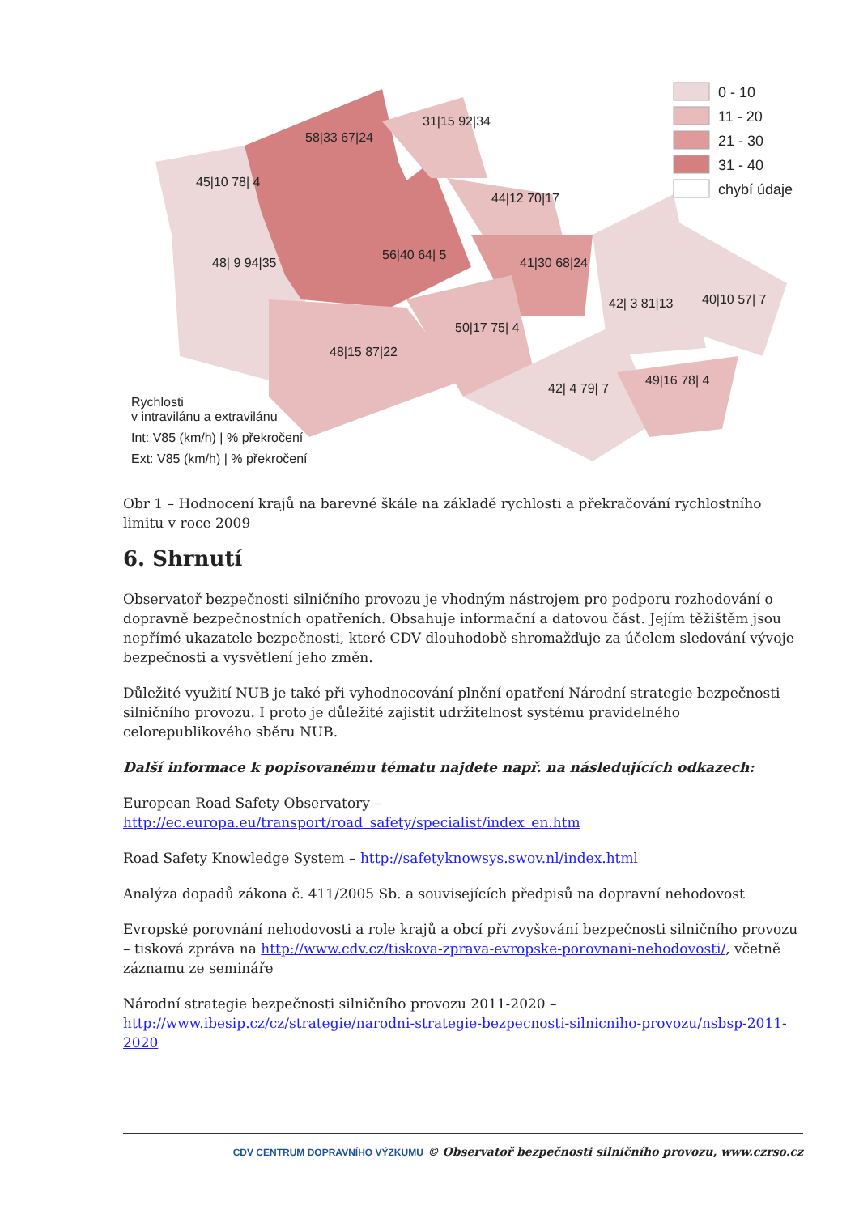45|10 78| 4
58|33 67|24
31|15 92|34
44|12 70|17
48| 9 94|35
56|40 64| 5
41|30 68|24
42| 3 81|13
40|10 57| 7
50|17 75| 4
48|15 87|22
42| 4 79| 7
49|16 78| 4
Rychlosti
v intravilánu a extravilánu
Int: V85 (km/h) | % překročení
Ext: V85 (km/h) | % překročení
0 - 10
11 - 20
21 - 30
31 - 40
chybí údaje
Obr 1 – Hodnocení krajů na barevné škále na základě rychlosti a překračování rychlostního limitu v roce 2009
6. Shrnutí
Observatoř bezpečnosti silničního provozu je vhodným nástrojem pro podporu rozhodování o dopravně bezpečnostních opatřeních. Obsahuje informační a datovou část. Jejím těžištěm jsou nepřímé ukazatele bezpečnosti, které CDV dlouhodobě shromažďuje za účelem sledování vývoje bezpečnosti a vysvětlení jeho změn.
Důležité využití NUB je také při vyhodnocování plnění opatření Národní strategie bezpečnosti silničního provozu. I proto je důležité zajistit udržitelnost systému pravidelného celorepublikového sběru NUB.
Další informace k popisovanému tématu najdete např. na následujících odkazech:
European Road Safety Observatory –
http://ec.europa.eu/transport/road_safety/specialist/index_en.htm
Road Safety Knowledge System – http://safetyknowsys.swov.nl/index.html
Analýza dopadů zákona č. 411/2005 Sb. a souvisejících předpisů na dopravní nehodovost
Evropské porovnání nehodovosti a role krajů a obcí při zvyšování bezpečnosti silničního provozu – tisková zpráva na http://www.cdv.cz/tiskova-zprava-evropske-porovnani-nehodovosti/, včetně záznamu ze semináře
Národní strategie bezpečnosti silničního provozu 2011-2020 –
http://www.ibesip.cz/cz/strategie/narodni-strategie-bezpecnosti-silnicniho-provozu/nsbsp-2011-2020
CDV CENTRUM DOPRAVNÍHO VÝZKUMU © Observatoř bezpečnosti silničního provozu, www.czrso.cz